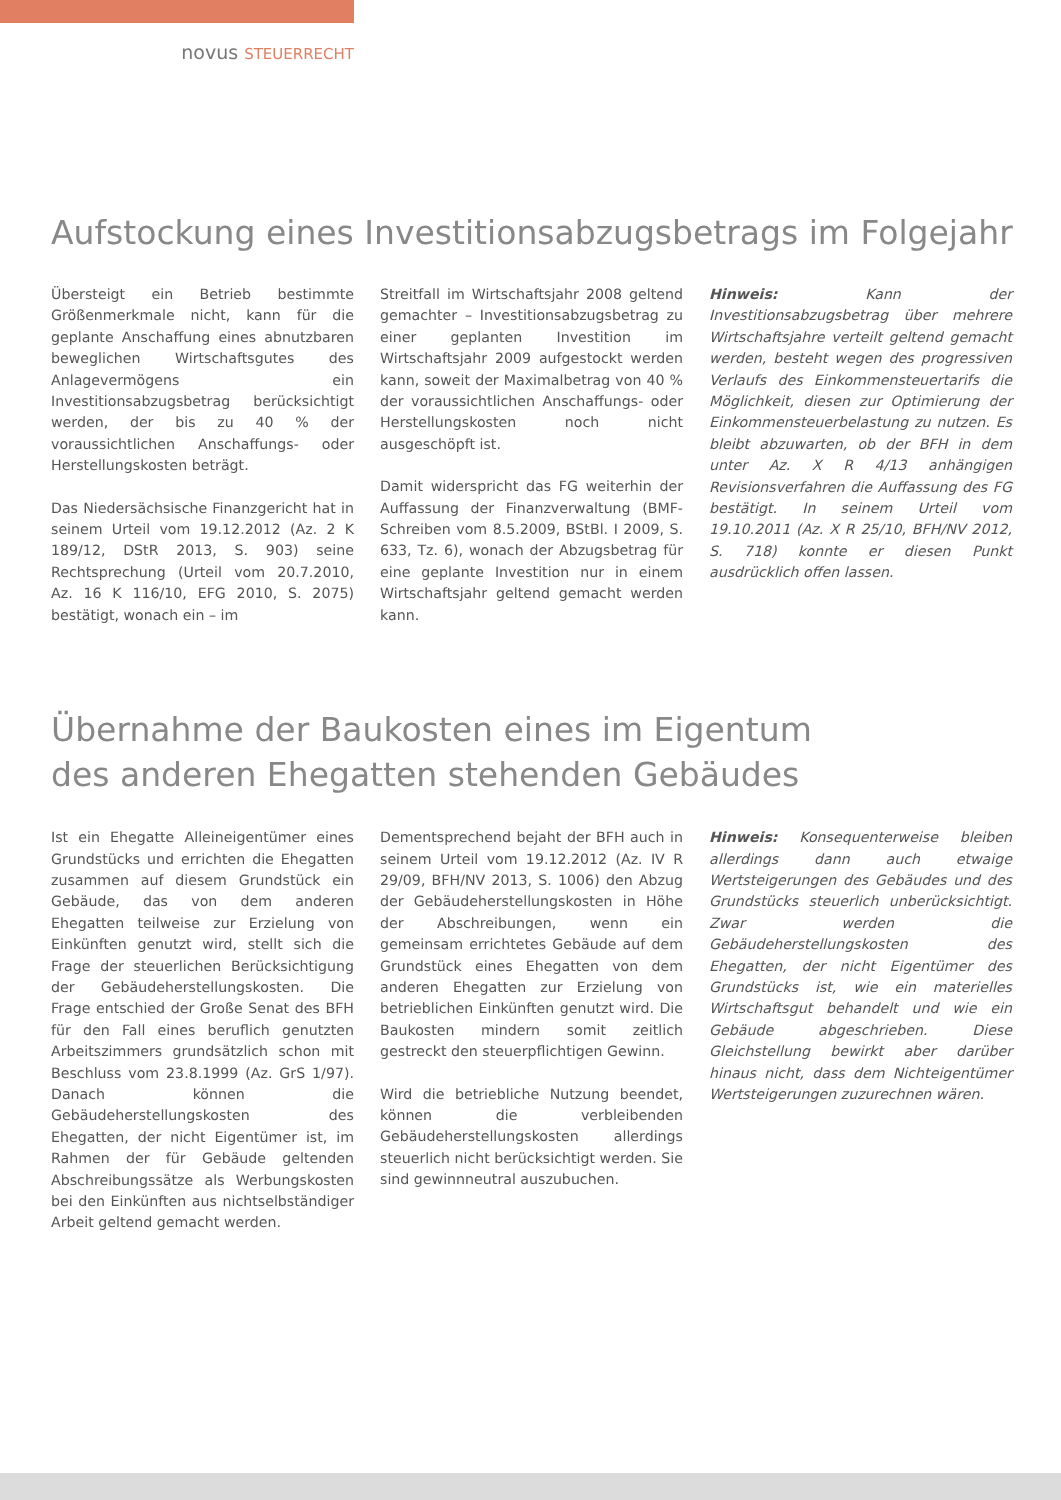novus STEUERRECHT
Aufstockung eines Investitionsabzugsbetrags im Folgejahr
Übersteigt ein Betrieb bestimmte Größenmerkmale nicht, kann für die geplante Anschaffung eines abnutzbaren beweglichen Wirtschaftsgutes des Anlagevermögens ein Investitionsabzugsbetrag berücksichtigt werden, der bis zu 40 % der voraussichtlichen Anschaffungs- oder Herstellungskosten beträgt.
Das Niedersächsische Finanzgericht hat in seinem Urteil vom 19.12.2012 (Az. 2 K 189/12, DStR 2013, S. 903) seine Rechtsprechung (Urteil vom 20.7.2010, Az. 16 K 116/10, EFG 2010, S. 2075) bestätigt, wonach ein – im
Streitfall im Wirtschaftsjahr 2008 geltend gemachter – Investitionsabzugsbetrag zu einer geplanten Investition im Wirtschaftsjahr 2009 aufgestockt werden kann, soweit der Maximalbetrag von 40 % der voraussichtlichen Anschaffungs- oder Herstellungskosten noch nicht ausgeschöpft ist.
Damit widerspricht das FG weiterhin der Auffassung der Finanzverwaltung (BMF-Schreiben vom 8.5.2009, BStBl. I 2009, S. 633, Tz. 6), wonach der Abzugsbetrag für eine geplante Investition nur in einem Wirtschaftsjahr geltend gemacht werden kann.
Hinweis: Kann der Investitionsabzugsbetrag über mehrere Wirtschaftsjahre verteilt geltend gemacht werden, besteht wegen des progressiven Verlaufs des Einkommensteuertarifs die Möglichkeit, diesen zur Optimierung der Einkommensteuerbelastung zu nutzen. Es bleibt abzuwarten, ob der BFH in dem unter Az. X R 4/13 anhängigen Revisionsverfahren die Auffassung des FG bestätigt. In seinem Urteil vom 19.10.2011 (Az. X R 25/10, BFH/NV 2012, S. 718) konnte er diesen Punkt ausdrücklich offen lassen.
Übernahme der Baukosten eines im Eigentum
des anderen Ehegatten stehenden Gebäudes
Ist ein Ehegatte Alleineigentümer eines Grundstücks und errichten die Ehegatten zusammen auf diesem Grundstück ein Gebäude, das von dem anderen Ehegatten teilweise zur Erzielung von Einkünften genutzt wird, stellt sich die Frage der steuerlichen Berücksichtigung der Gebäudeherstellungskosten. Die Frage entschied der Große Senat des BFH für den Fall eines beruflich genutzten Arbeitszimmers grundsätzlich schon mit Beschluss vom 23.8.1999 (Az. GrS 1/97). Danach können die Gebäudeherstellungskosten des Ehegatten, der nicht Eigentümer ist, im Rahmen der für Gebäude geltenden Abschreibungssätze als Werbungskosten bei den Einkünften aus nichtselbständiger Arbeit geltend gemacht werden.
Dementsprechend bejaht der BFH auch in seinem Urteil vom 19.12.2012 (Az. IV R 29/09, BFH/NV 2013, S. 1006) den Abzug der Gebäudeherstellungskosten in Höhe der Abschreibungen, wenn ein gemeinsam errichtetes Gebäude auf dem Grundstück eines Ehegatten von dem anderen Ehegatten zur Erzielung von betrieblichen Einkünften genutzt wird. Die Baukosten mindern somit zeitlich gestreckt den steuerpflichtigen Gewinn.
Wird die betriebliche Nutzung beendet, können die verbleibenden Gebäudeherstellungskosten allerdings steuerlich nicht berücksichtigt werden. Sie sind gewinnneutral auszubuchen.
Hinweis: Konsequenterweise bleiben allerdings dann auch etwaige Wertsteigerungen des Gebäudes und des Grundstücks steuerlich unberücksichtigt. Zwar werden die Gebäudeherstellungskosten des Ehegatten, der nicht Eigentümer des Grundstücks ist, wie ein materielles Wirtschaftsgut behandelt und wie ein Gebäude abgeschrieben. Diese Gleichstellung bewirkt aber darüber hinaus nicht, dass dem Nichteigentümer Wertsteigerungen zuzurechnen wären.